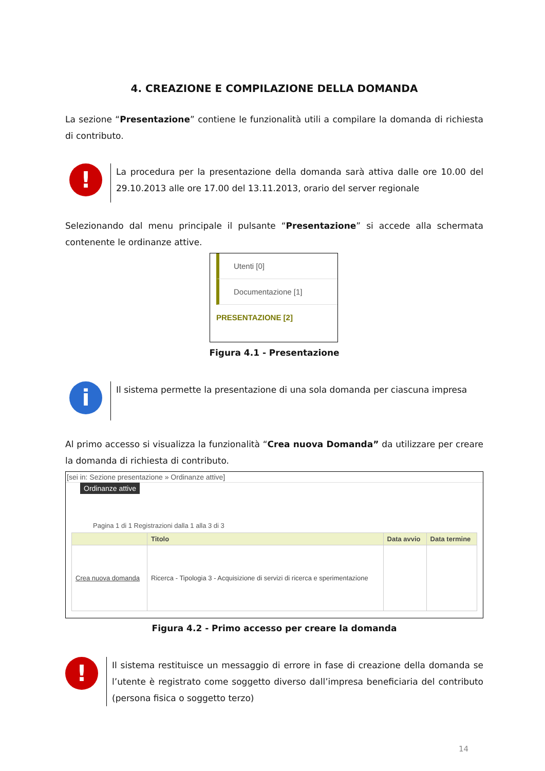4. CREAZIONE E COMPILAZIONE DELLA DOMANDA
La sezione “Presentazione” contiene le funzionalità utili a compilare la domanda di richiesta di contributo.
!
La procedura per la presentazione della domanda sarà attiva dalle ore 10.00 del 29.10.2013 alle ore 17.00 del 13.11.2013, orario del server regionale
Selezionando dal menu principale il pulsante “Presentazione” si accede alla schermata contenente le ordinanze attive.
Utenti [0]
Documentazione [1]
PRESENTAZIONE [2]
Figura 4.1 - Presentazione
i
Il sistema permette la presentazione di una sola domanda per ciascuna impresa
Al primo accesso si visualizza la funzionalità “Crea nuova Domanda” da utilizzare per creare la domanda di richiesta di contributo.
[sei in: Sezione presentazione » Ordinanze attive]
Ordinanze attive
Pagina 1 di 1 Registrazioni dalla 1 alla 3 di 3
| | Titolo | Data avvio | Data termine |
| --- | --- | --- | --- |
| Crea nuova domanda | Ricerca - Tipologia 3 - Acquisizione di servizi di ricerca e sperimentazione | | |
Figura 4.2 - Primo accesso per creare la domanda
!
Il sistema restituisce un messaggio di errore in fase di creazione della domanda se l’utente è registrato come soggetto diverso dall’impresa beneficiaria del contributo (persona fisica o soggetto terzo)
14